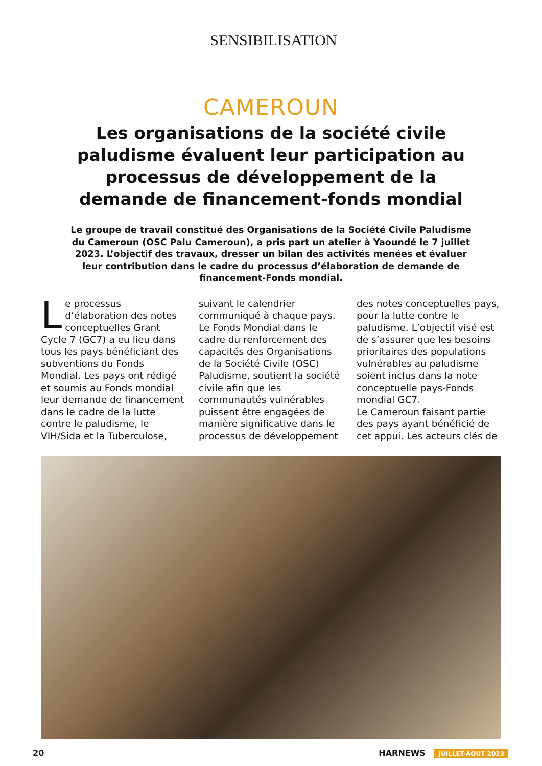SENSIBILISATION
CAMEROUN
Les organisations de la société civile paludisme évaluent leur participation au processus de développement de la demande de financement-fonds mondial
Le groupe de travail constitué des Organisations de la Société Civile Paludisme du Cameroun (OSC Palu Cameroun), a pris part un atelier à Yaoundé le 7 juillet 2023. L’objectif des travaux, dresser un bilan des activités menées et évaluer leur contribution dans le cadre du processus d’élaboration de demande de financement-Fonds mondial.
Le processus d’élaboration des notes conceptuelles Grant Cycle 7 (GC7) a eu lieu dans tous les pays bénéficiant des subventions du Fonds Mondial. Les pays ont rédigé et soumis au Fonds mondial leur demande de financement dans le cadre de la lutte contre le paludisme, le VIH/Sida et la Tuberculose,
suivant le calendrier communiqué à chaque pays. Le Fonds Mondial dans le cadre du renforcement des capacités des Organisations de la Société Civile (OSC) Paludisme, soutient la société civile afin que les communautés vulnérables puissent être engagées de manière significative dans le processus de développement
des notes conceptuelles pays, pour la lutte contre le paludisme. L’objectif visé est de s’assurer que les besoins prioritaires des populations vulnérables au paludisme soient inclus dans la note conceptuelle pays-Fonds mondial GC7.
Le Cameroun faisant partie des pays ayant bénéficié de cet appui. Les acteurs clés de
20 HARNEWS JUILLET-AOUT 2023